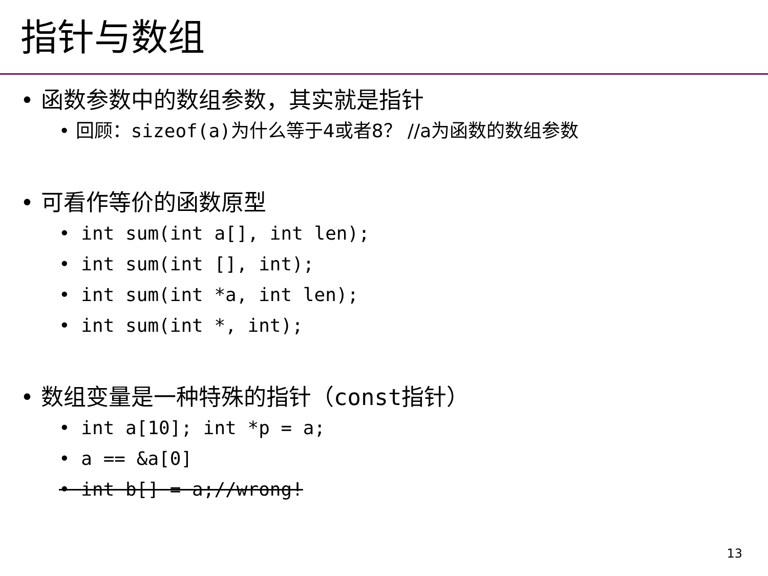指针与数组
• 函数参数中的数组参数，其实就是指针
• 回顾：sizeof(a) 为什么等于4或者8？ //a为函数的数组参数
• 可看作等价的函数原型
• int sum(int a[], int len);
• int sum(int [], int);
• int sum(int *a, int len);
• int sum(int *, int);
• 数组变量是一种特殊的指针（const指针）
• int a[10]; int *p = a;
• a == &a[0]
• int b[] = a;//wrong!
13